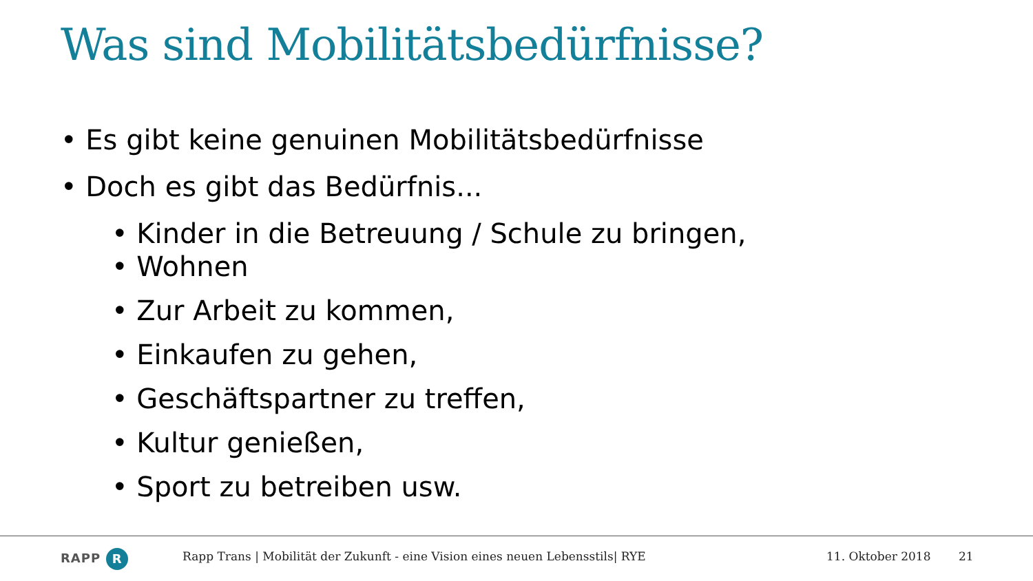Was sind Mobilitätsbedürfnisse?
• Es gibt keine genuinen Mobilitätsbedürfnisse
• Doch es gibt das Bedürfnis...
• Kinder in die Betreuung / Schule zu bringen,
• Wohnen
• Zur Arbeit zu kommen,
• Einkaufen zu gehen,
• Geschäftspartner zu treffen,
• Kultur genießen,
• Sport zu betreiben usw.
RAPP R
Rapp Trans | Mobilität der Zukunft - eine Vision eines neuen Lebensstils| RYE
11. Oktober 2018 21